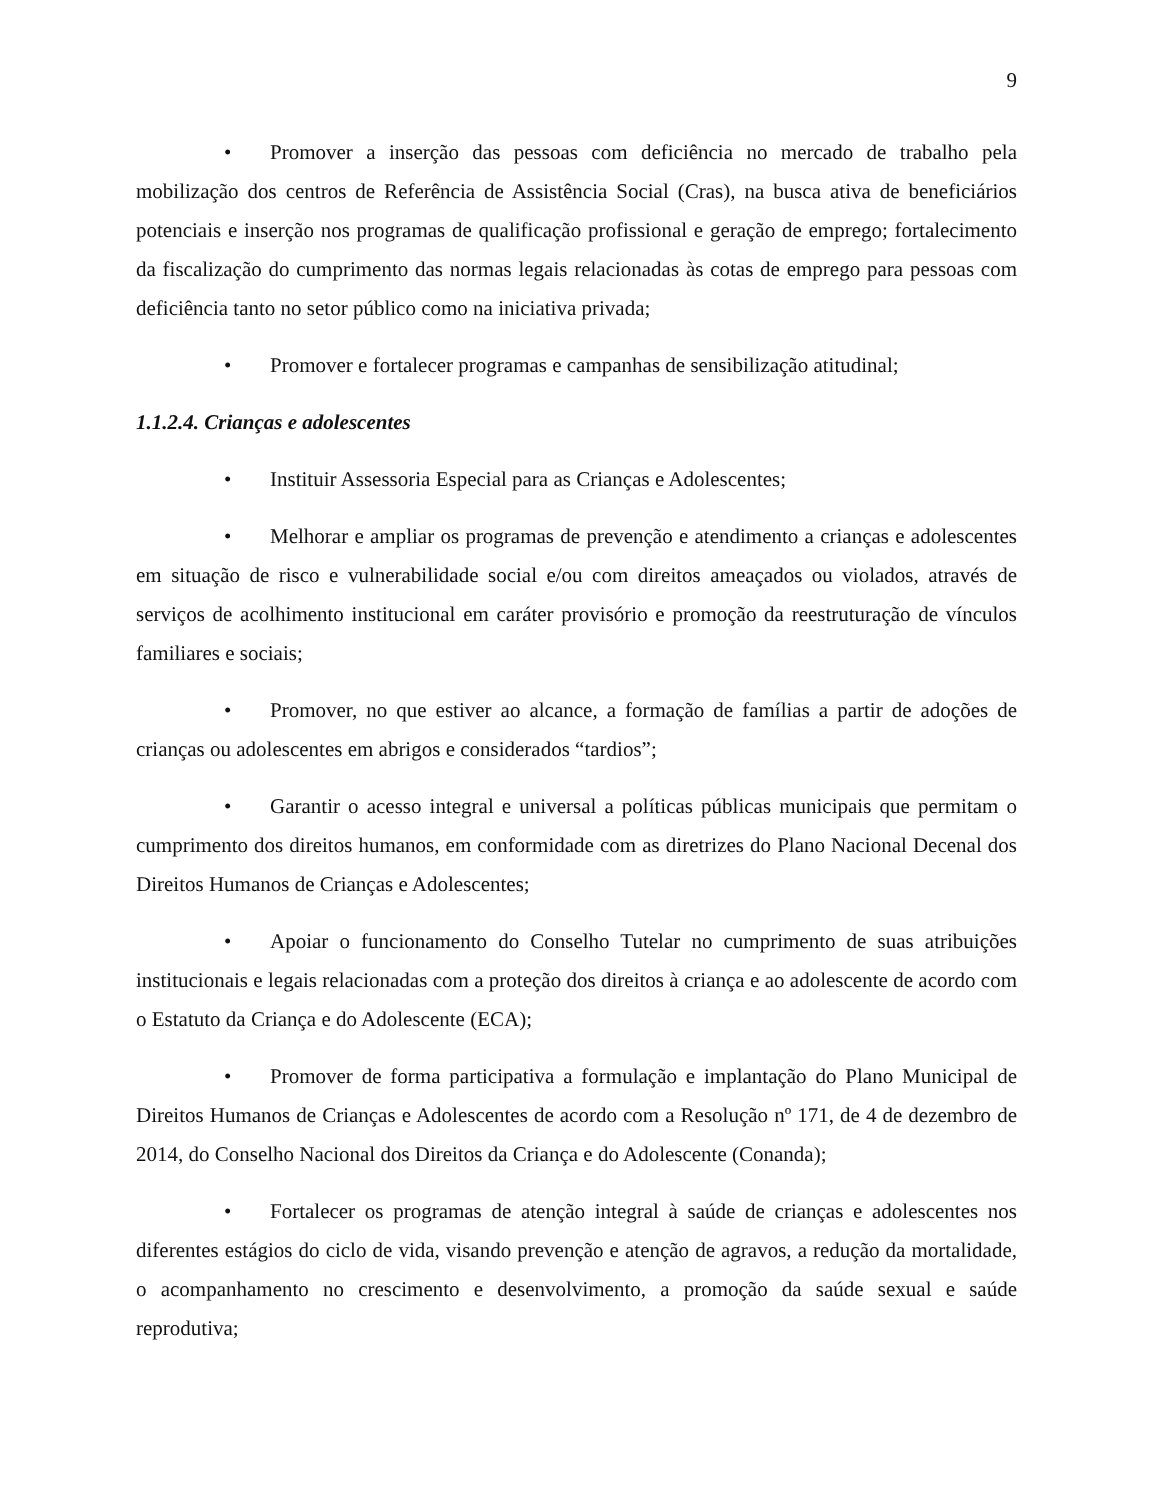9
• Promover a inserção das pessoas com deficiência no mercado de trabalho pela mobilização dos centros de Referência de Assistência Social (Cras), na busca ativa de beneficiários potenciais e inserção nos programas de qualificação profissional e geração de emprego; fortalecimento da fiscalização do cumprimento das normas legais relacionadas às cotas de emprego para pessoas com deficiência tanto no setor público como na iniciativa privada;
• Promover e fortalecer programas e campanhas de sensibilização atitudinal;
1.1.2.4. Crianças e adolescentes
• Instituir Assessoria Especial para as Crianças e Adolescentes;
• Melhorar e ampliar os programas de prevenção e atendimento a crianças e adolescentes em situação de risco e vulnerabilidade social e/ou com direitos ameaçados ou violados, através de serviços de acolhimento institucional em caráter provisório e promoção da reestruturação de vínculos familiares e sociais;
• Promover, no que estiver ao alcance, a formação de famílias a partir de adoções de crianças ou adolescentes em abrigos e considerados “tardios”;
• Garantir o acesso integral e universal a políticas públicas municipais que permitam o cumprimento dos direitos humanos, em conformidade com as diretrizes do Plano Nacional Decenal dos Direitos Humanos de Crianças e Adolescentes;
• Apoiar o funcionamento do Conselho Tutelar no cumprimento de suas atribuições institucionais e legais relacionadas com a proteção dos direitos à criança e ao adolescente de acordo com o Estatuto da Criança e do Adolescente (ECA);
• Promover de forma participativa a formulação e implantação do Plano Municipal de Direitos Humanos de Crianças e Adolescentes de acordo com a Resolução nº 171, de 4 de dezembro de 2014, do Conselho Nacional dos Direitos da Criança e do Adolescente (Conanda);
• Fortalecer os programas de atenção integral à saúde de crianças e adolescentes nos diferentes estágios do ciclo de vida, visando prevenção e atenção de agravos, a redução da mortalidade, o acompanhamento no crescimento e desenvolvimento, a promoção da saúde sexual e saúde reprodutiva;